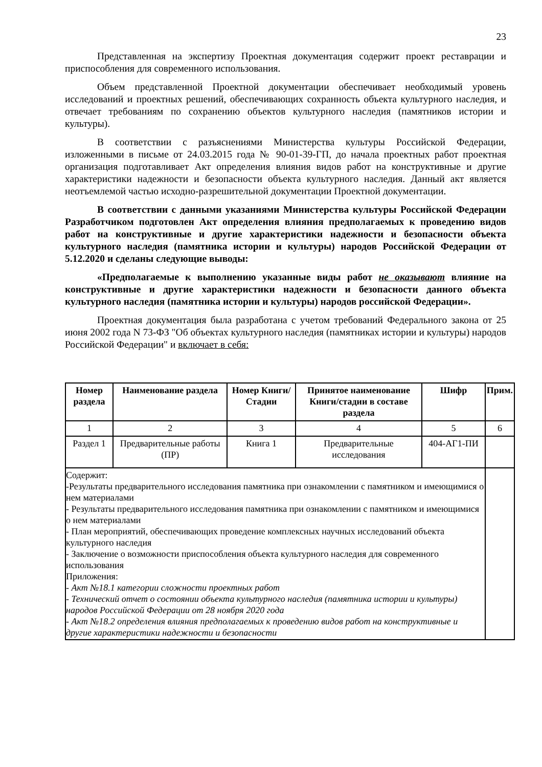23
Представленная на экспертизу Проектная документация содержит проект реставрации и приспособления для современного использования.
Объем представленной Проектной документации обеспечивает необходимый уровень исследований и проектных решений, обеспечивающих сохранность объекта культурного наследия, и отвечает требованиям по сохранению объектов культурного наследия (памятников истории и культуры).
В соответствии с разъяснениями Министерства культуры Российской Федерации, изложенными в письме от 24.03.2015 года № 90-01-39-ГП, до начала проектных работ проектная организация подготавливает Акт определения влияния видов работ на конструктивные и другие характеристики надежности и безопасности объекта культурного наследия. Данный акт является неотъемлемой частью исходно-разрешительной документации Проектной документации.
В соответствии с данными указаниями Министерства культуры Российской Федерации Разработчиком подготовлен Акт определения влияния предполагаемых к проведению видов работ на конструктивные и другие характеристики надежности и безопасности объекта культурного наследия (памятника истории и культуры) народов Российской Федерации от 5.12.2020 и сделаны следующие выводы:
«Предполагаемые к выполнению указанные виды работ не оказывают влияние на конструктивные и другие характеристики надежности и безопасности данного объекта культурного наследия (памятника истории и культуры) народов российской Федерации».
Проектная документация была разработана с учетом требований Федерального закона от 25 июня 2002 года N 73-ФЗ "Об объектах культурного наследия (памятниках истории и культуры) народов Российской Федерации" и включает в себя:
| Номер раздела | Наименование раздела | Номер Книги/Стадии | Принятое наименование Книги/стадии в составе раздела | Шифр | Прим. |
| --- | --- | --- | --- | --- | --- |
| 1 | 2 | 3 | 4 | 5 | 6 |
| Раздел 1 | Предварительные работы (ПР) | Книга 1 | Предварительные исследования | 404-АГ1-ПИ | |
| Содержит: -Результаты предварительного исследования памятника при ознакомлении с памятником и имеющимися о нем материалами - Результаты предварительного исследования памятника при ознакомлении с памятником и имеющимися о нем материалами - План мероприятий, обеспечивающих проведение комплексных научных исследований объекта культурного наследия - Заключение о возможности приспособления объекта культурного наследия для современного использования Приложения: - Акт №18.1 категории сложности проектных работ - Технический отчет о состоянии объекта культурного наследия (памятника истории и культуры) народов Российской Федерации от 28 ноября 2020 года - Акт №18.2 определения влияния предполагаемых к проведению видов работ на конструктивные и другие характеристики надежности и безопасности | | | | | |